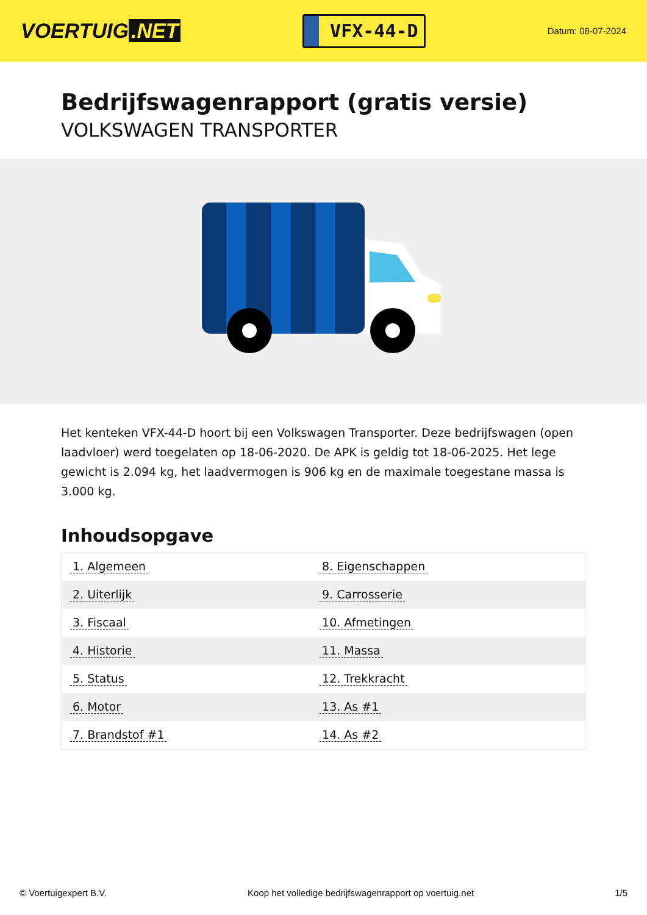VOERTUIG.NET
VFX-44-D
Datum: 08-07-2024
Bedrijfswagenrapport (gratis versie)
VOLKSWAGEN TRANSPORTER
Het kenteken VFX-44-D hoort bij een Volkswagen Transporter. Deze bedrijfswagen (open laadvloer) werd toegelaten op 18-06-2020. De APK is geldig tot 18-06-2025. Het lege gewicht is 2.094 kg, het laadvermogen is 906 kg en de maximale toegestane massa is 3.000 kg.
Inhoudsopgave
| 1. Algemeen | 8. Eigenschappen |
| 2. Uiterlijk | 9. Carrosserie |
| 3. Fiscaal | 10. Afmetingen |
| 4. Historie | 11. Massa |
| 5. Status | 12. Trekkracht |
| 6. Motor | 13. As #1 |
| 7. Brandstof #1 | 14. As #2 |
© Voertuigexpert B.V. Koop het volledige bedrijfswagenrapport op voertuig.net 1/5